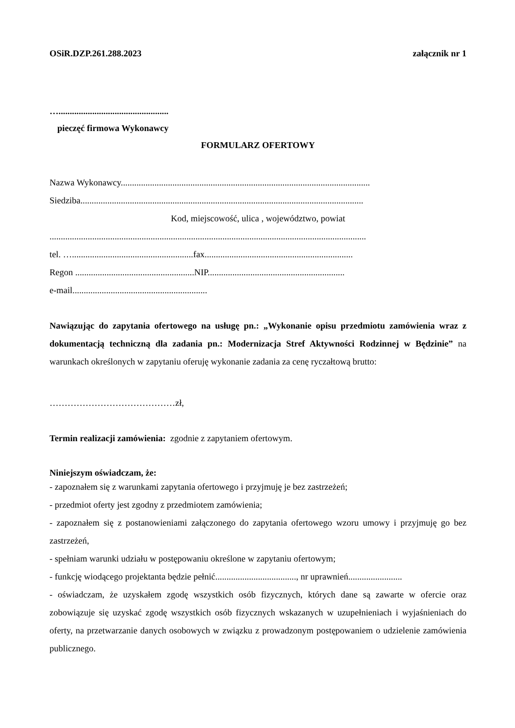OSiR.DZP.261.288.2023 załącznik nr 1
….................................................
pieczęć firmowa Wykonawcy
FORMULARZ OFERTOWY
Nazwa Wykonawcy...............................................................................................................
Siedziba..............................................................................................................................
Kod, miejscowość, ulica , województwo, powiat
.............................................................................................................................................
tel. …......................................................fax..................................................................
Regon .....................................................NIP.............................................................
e-mail............................................................
Nawiązując do zapytania ofertowego na usługę pn.: „Wykonanie opisu przedmiotu zamówienia wraz z dokumentacją techniczną dla zadania pn.: Modernizacja Stref Aktywności Rodzinnej w Będzinie” na warunkach określonych w zapytaniu oferuję wykonanie zadania za cenę ryczałtową brutto:
……………………………………zł,
Termin realizacji zamówienia: zgodnie z zapytaniem ofertowym.
Niniejszym oświadczam, że:
- zapoznałem się z warunkami zapytania ofertowego i przyjmuję je bez zastrzeżeń;
- przedmiot oferty jest zgodny z przedmiotem zamówienia;
- zapoznałem się z postanowieniami załączonego do zapytania ofertowego wzoru umowy i przyjmuję go bez zastrzeżeń,
- spełniam warunki udziału w postępowaniu określone w zapytaniu ofertowym;
- funkcję wiodącego projektanta będzie pełnić...................................., nr uprawnień........................
- oświadczam, że uzyskałem zgodę wszystkich osób fizycznych, których dane są zawarte w ofercie oraz zobowiązuje się uzyskać zgodę wszystkich osób fizycznych wskazanych w uzupełnieniach i wyjaśnieniach do oferty, na przetwarzanie danych osobowych w związku z prowadzonym postępowaniem o udzielenie zamówienia publicznego.